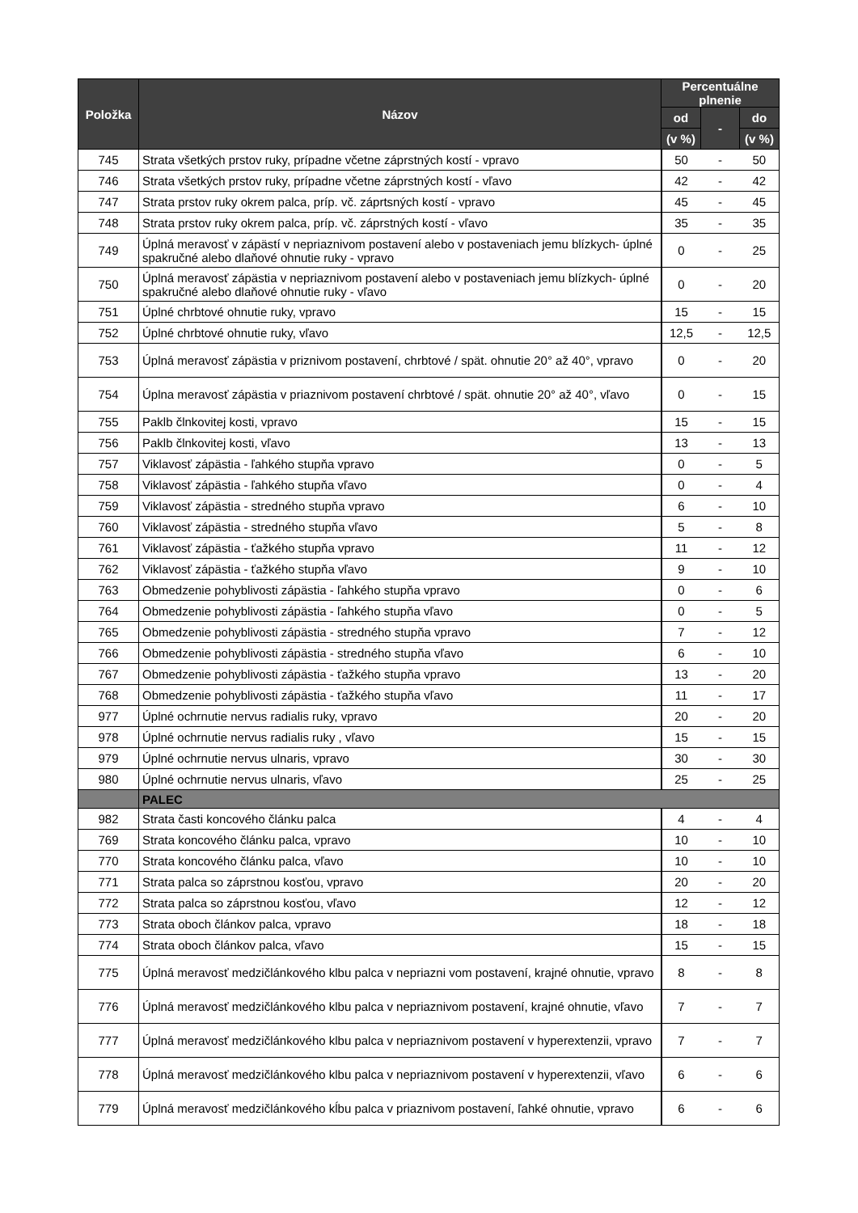| Položka | Názov | Percentuálne plnenie | | |
| --- | --- | --- | --- | --- |
| | | od | - | do |
| | | (v %) | | (v %) |
| 745 | Strata všetkých prstov ruky, prípadne včetne záprstných kostí - vpravo | 50 | - | 50 |
| 746 | Strata všetkých prstov ruky, prípadne včetne záprstných kostí - vľavo | 42 | - | 42 |
| 747 | Strata prstov ruky okrem palca, príp. vč. záprtsných kostí - vpravo | 45 | - | 45 |
| 748 | Strata prstov ruky okrem palca, príp. vč. záprstných kostí - vľavo | 35 | - | 35 |
| 749 | Úplná meravosť v zápästí v nepriaznivom postavení alebo v postaveniach jemu blízkych- úplné spakručné alebo dlaňové ohnutie ruky - vpravo | 0 | - | 25 |
| 750 | Úplná meravosť zápästia v nepriaznivom postavení alebo v postaveniach jemu blízkych- úplné spakručné alebo dlaňové ohnutie ruky - vľavo | 0 | - | 20 |
| 751 | Úplné chrbtové ohnutie ruky, vpravo | 15 | - | 15 |
| 752 | Úplné chrbtové ohnutie ruky, vľavo | 12,5 | - | 12,5 |
| 753 | Úplná meravosť zápästia v priznivom postavení, chrbtové / spät. ohnutie 20° až 40°, vpravo | 0 | - | 20 |
| 754 | Úplna meravosť zápästia v priaznivom postavení chrbtové / spät. ohnutie 20° až 40°, vľavo | 0 | - | 15 |
| 755 | Paklb člnkovitej kosti, vpravo | 15 | - | 15 |
| 756 | Paklb člnkovitej kosti, vľavo | 13 | - | 13 |
| 757 | Viklavosť zápästia - ľahkého stupňa vpravo | 0 | - | 5 |
| 758 | Viklavosť zápästia - ľahkého stupňa vľavo | 0 | - | 4 |
| 759 | Viklavosť zápästia - stredného stupňa vpravo | 6 | - | 10 |
| 760 | Viklavosť zápästia - stredného stupňa vľavo | 5 | - | 8 |
| 761 | Viklavosť zápästia - ťažkého stupňa vpravo | 11 | - | 12 |
| 762 | Viklavosť zápästia - ťažkého stupňa vľavo | 9 | - | 10 |
| 763 | Obmedzenie pohyblivosti zápästia - ľahkého stupňa vpravo | 0 | - | 6 |
| 764 | Obmedzenie pohyblivosti zápästia - ľahkého stupňa vľavo | 0 | - | 5 |
| 765 | Obmedzenie pohyblivosti zápästia - stredného stupňa vpravo | 7 | - | 12 |
| 766 | Obmedzenie pohyblivosti zápästia - stredného stupňa vľavo | 6 | - | 10 |
| 767 | Obmedzenie pohyblivosti zápästia - ťažkého stupňa vpravo | 13 | - | 20 |
| 768 | Obmedzenie pohyblivosti zápästia - ťažkého stupňa vľavo | 11 | - | 17 |
| 977 | Úplné ochrnutie nervus radialis ruky, vpravo | 20 | - | 20 |
| 978 | Úplné ochrnutie nervus radialis ruky , vľavo | 15 | - | 15 |
| 979 | Úplné ochrnutie nervus ulnaris, vpravo | 30 | - | 30 |
| 980 | Úplné ochrnutie nervus ulnaris, vľavo | 25 | - | 25 |
| | PALEC | | | |
| 982 | Strata časti koncového článku palca | 4 | - | 4 |
| 769 | Strata koncového článku palca, vpravo | 10 | - | 10 |
| 770 | Strata koncového článku palca, vľavo | 10 | - | 10 |
| 771 | Strata palca so záprstnou kosťou, vpravo | 20 | - | 20 |
| 772 | Strata palca so záprstnou kosťou, vľavo | 12 | - | 12 |
| 773 | Strata oboch článkov palca, vpravo | 18 | - | 18 |
| 774 | Strata oboch článkov palca, vľavo | 15 | - | 15 |
| 775 | Úplná meravosť medzičlánkového klbu palca v nepriazni vom postavení, krajné ohnutie, vpravo | 8 | - | 8 |
| 776 | Úplná meravosť medzičlánkového klbu palca v nepriaznivom postavení, krajné ohnutie, vľavo | 7 | - | 7 |
| 777 | Úplná meravosť medzičlánkového klbu palca v nepriaznivom postavení v hyperextenzii, vpravo | 7 | - | 7 |
| 778 | Úplná meravosť medzičlánkového klbu palca v nepriaznivom postavení v hyperextenzii, vľavo | 6 | - | 6 |
| 779 | Úplná meravosť medzičlánkového kĺbu palca v priaznivom postavení, ľahké ohnutie, vpravo | 6 | - | 6 |